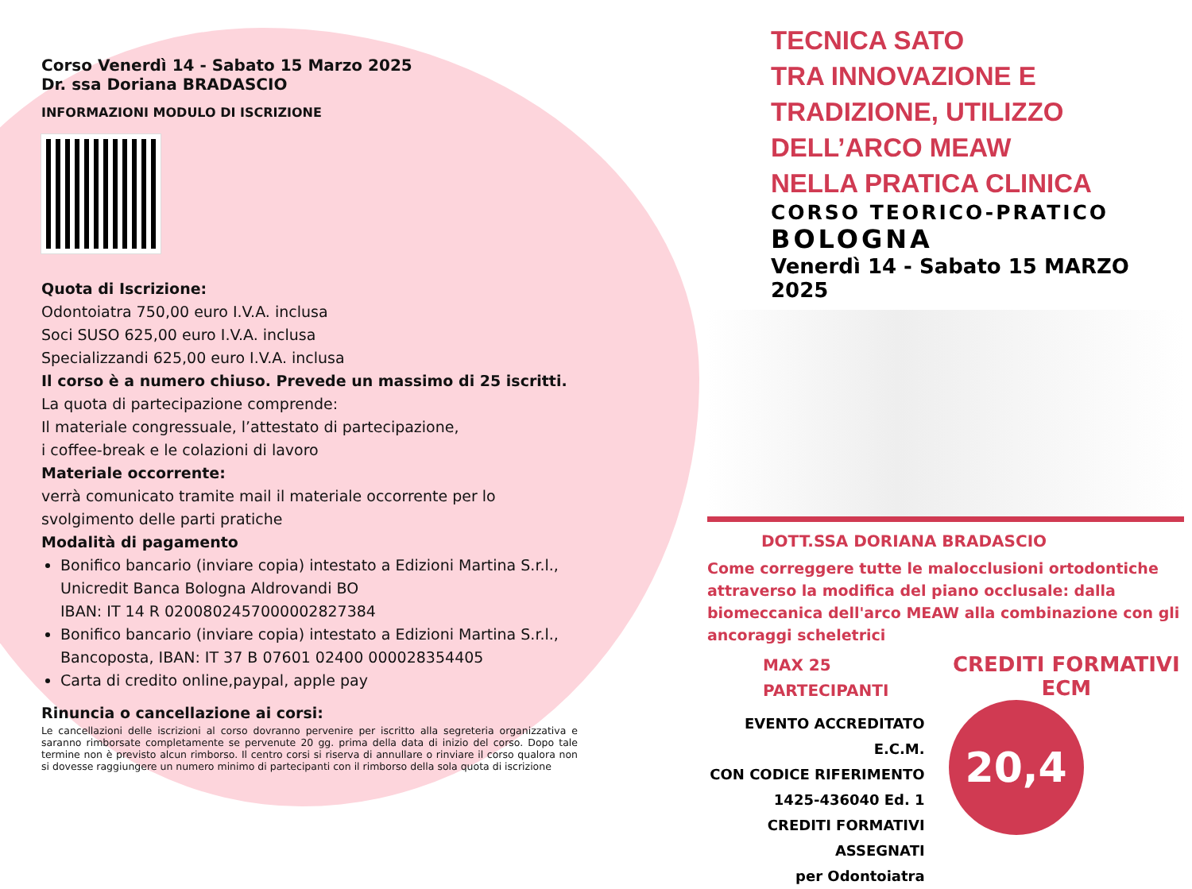Corso Venerdì 14 - Sabato 15 Marzo 2025
Dr. ssa Doriana BRADASCIO
INFORMAZIONI MODULO DI ISCRIZIONE
Quota di Iscrizione:
Odontoiatra 750,00 euro I.V.A. inclusa
Soci SUSO 625,00 euro I.V.A. inclusa
Specializzandi 625,00 euro I.V.A. inclusa
Il corso è a numero chiuso. Prevede un massimo di 25 iscritti.
La quota di partecipazione comprende:
Il materiale congressuale, l’attestato di partecipazione,
i coffee-break e le colazioni di lavoro
Materiale occorrente:
verrà comunicato tramite mail il materiale occorrente per lo svolgimento delle parti pratiche
Modalità di pagamento
Bonifico bancario (inviare copia) intestato a Edizioni Martina S.r.l., Unicredit Banca Bologna Aldrovandi BO
IBAN: IT 14 R 0200802457000002827384
Bonifico bancario (inviare copia) intestato a Edizioni Martina S.r.l., Bancoposta, IBAN: IT 37 B 07601 02400 000028354405
Carta di credito online,paypal, apple pay
Rinuncia o cancellazione ai corsi:
Le cancellazioni delle iscrizioni al corso dovranno pervenire per iscritto alla segreteria organizzativa e saranno rimborsate completamente se pervenute 20 gg. prima della data di inizio del corso. Dopo tale termine non è previsto alcun rimborso. Il centro corsi si riserva di annullare o rinviare il corso qualora non si dovesse raggiungere un numero minimo di partecipanti con il rimborso della sola quota di iscrizione
TECNICA SATO
TRA INNOVAZIONE E
TRADIZIONE, UTILIZZO
DELL’ARCO MEAW
NELLA PRATICA CLINICA
CORSO TEORICO-PRATICO
BOLOGNA
Venerdì 14 - Sabato 15 MARZO 2025
DOTT.SSA DORIANA BRADASCIO
Come correggere tutte le malocclusioni ortodontiche attraverso la modifica del piano occlusale: dalla biomeccanica dell'arco MEAW alla combinazione con gli ancoraggi scheletrici
MAX 25 PARTECIPANTI
EVENTO ACCREDITATO E.C.M.
CON CODICE RIFERIMENTO
1425-436040 Ed. 1
CREDITI FORMATIVI ASSEGNATI
per Odontoiatra
CREDITI FORMATIVI ECM
20,4